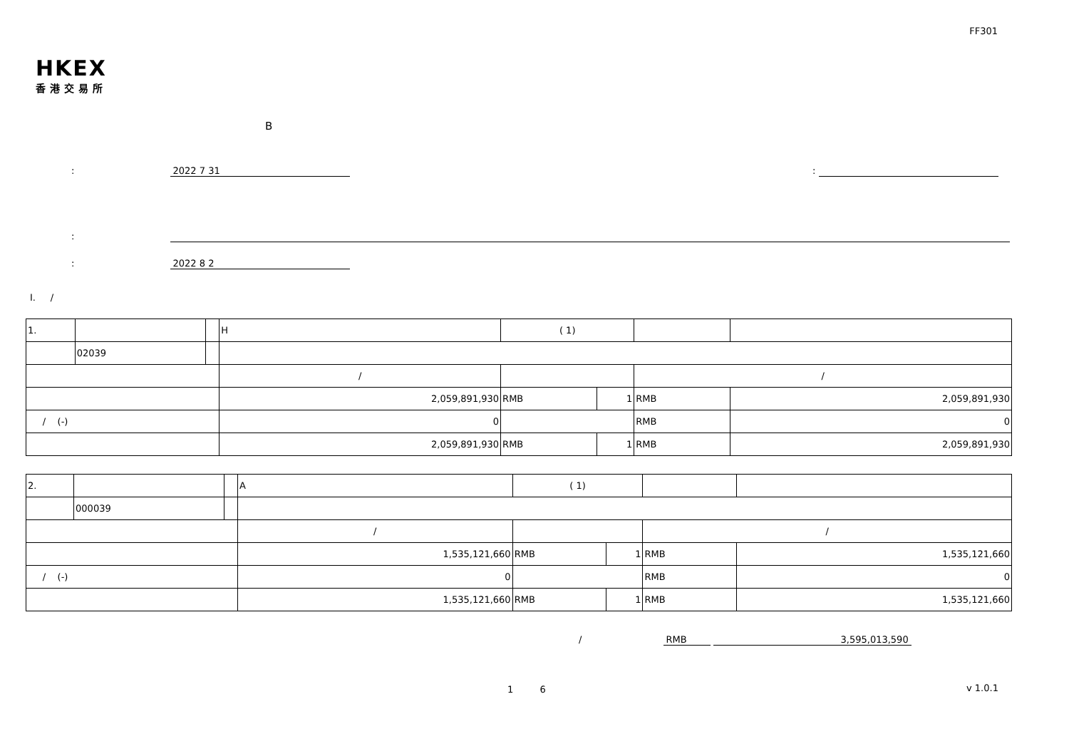FF301
HKEX
香港交易所
B
: 2022 7 31 :
:
: 2022 8 2
I. /
| 1. | | | H | ( 1) | | | |
| | 02039 | | | | | | |
| | | | / | | | / | |
| | | | 2,059,891,930 | RMB | 1 | RMB | 2,059,891,930 |
| / (-) | | | 0 | | | RMB | 0 |
| | | | 2,059,891,930 | RMB | 1 | RMB | 2,059,891,930 |
| 2. | | | A | ( 1) | | | |
| | 000039 | | | | | | |
| | | | / | | | / | |
| | | | 1,535,121,660 | RMB | 1 | RMB | 1,535,121,660 |
| / (-) | | | 0 | | | RMB | 0 |
| | | | 1,535,121,660 | RMB | 1 | RMB | 1,535,121,660 |
/ RMB 3,595,013,590
1 6 v 1.0.1